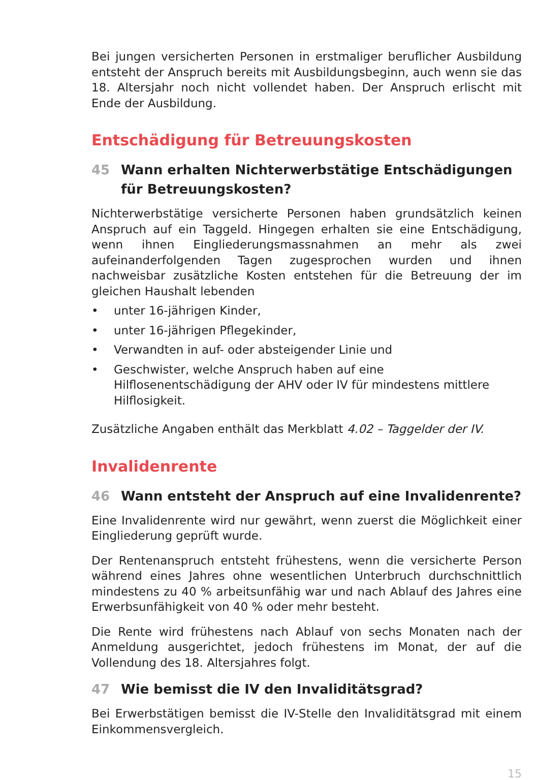Bei jungen versicherten Personen in erstmaliger beruflicher Ausbildung entsteht der Anspruch bereits mit Ausbildungsbeginn, auch wenn sie das 18. Altersjahr noch nicht vollendet haben. Der Anspruch erlischt mit Ende der Ausbildung.
Entschädigung für Betreuungskosten
45 Wann erhalten Nichterwerbstätige Entschädigungen für Betreuungskosten?
Nichterwerbstätige versicherte Personen haben grundsätzlich keinen Anspruch auf ein Taggeld. Hingegen erhalten sie eine Entschädigung, wenn ihnen Eingliederungsmassnahmen an mehr als zwei aufeinanderfolgenden Tagen zugesprochen wurden und ihnen nachweisbar zusätzliche Kosten entstehen für die Betreuung der im gleichen Haushalt lebenden
• unter 16-jährigen Kinder,
• unter 16-jährigen Pflegekinder,
• Verwandten in auf- oder absteigender Linie und
• Geschwister, welche Anspruch haben auf eine Hilflosenentschädigung der AHV oder IV für mindestens mittlere Hilflosigkeit.
Zusätzliche Angaben enthält das Merkblatt 4.02 – Taggelder der IV.
Invalidenrente
46 Wann entsteht der Anspruch auf eine Invalidenrente?
Eine Invalidenrente wird nur gewährt, wenn zuerst die Möglichkeit einer Eingliederung geprüft wurde.
Der Rentenanspruch entsteht frühestens, wenn die versicherte Person während eines Jahres ohne wesentlichen Unterbruch durchschnittlich mindestens zu 40 % arbeitsunfähig war und nach Ablauf des Jahres eine Erwerbsunfähigkeit von 40 % oder mehr besteht.
Die Rente wird frühestens nach Ablauf von sechs Monaten nach der Anmeldung ausgerichtet, jedoch frühestens im Monat, der auf die Vollendung des 18. Altersjahres folgt.
47 Wie bemisst die IV den Invaliditätsgrad?
Bei Erwerbstätigen bemisst die IV-Stelle den Invaliditätsgrad mit einem Einkommensvergleich.
15